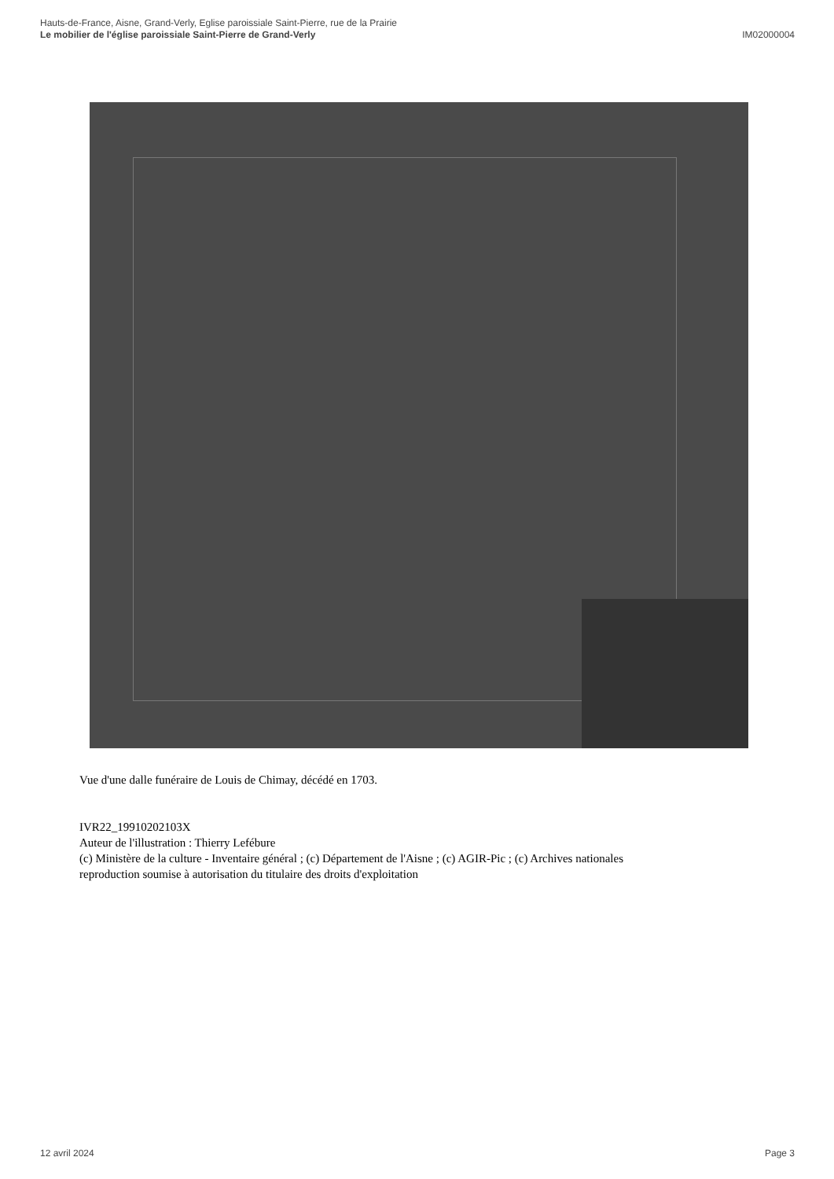Hauts-de-France, Aisne, Grand-Verly, Eglise paroissiale Saint-Pierre, rue de la Prairie
Le mobilier de l'église paroissiale Saint-Pierre de Grand-Verly
IM02000004
Vue d'une dalle funéraire de Louis de Chimay, décédé en 1703.
IVR22_19910202103X
Auteur de l'illustration : Thierry Lefébure
(c) Ministère de la culture - Inventaire général ; (c) Département de l'Aisne ; (c) AGIR-Pic ; (c) Archives nationales
reproduction soumise à autorisation du titulaire des droits d'exploitation
12 avril 2024 Page 3